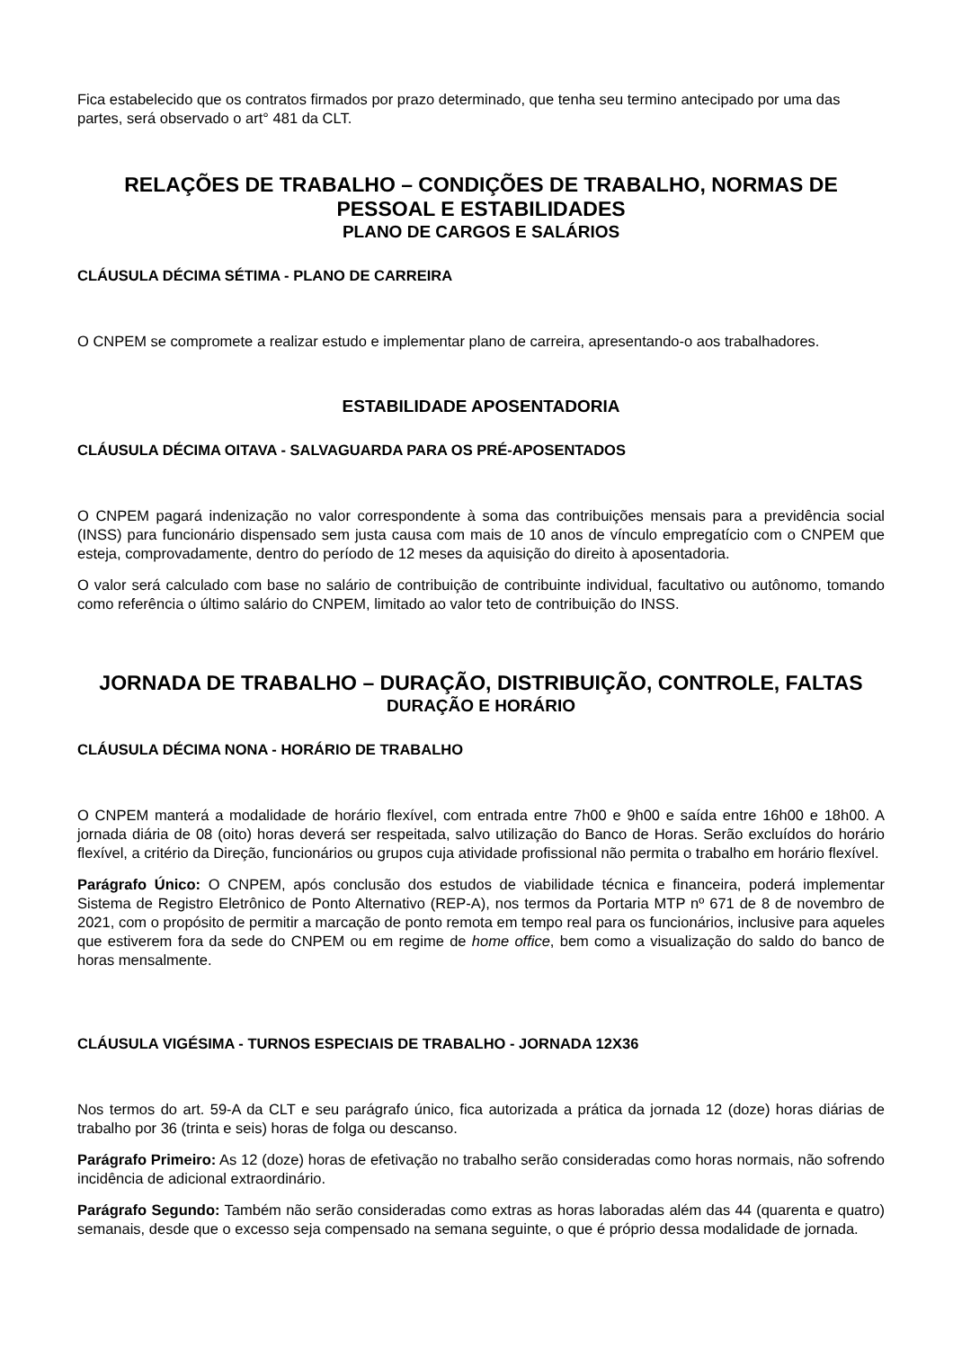Fica estabelecido que os contratos firmados por prazo determinado, que tenha seu termino antecipado por uma das partes, será observado o art° 481 da CLT.
RELAÇÕES DE TRABALHO – CONDIÇÕES DE TRABALHO, NORMAS DE PESSOAL E ESTABILIDADES
PLANO DE CARGOS E SALÁRIOS
CLÁUSULA DÉCIMA SÉTIMA - PLANO DE CARREIRA
O CNPEM se compromete a realizar estudo e implementar plano de carreira, apresentando-o aos trabalhadores.
ESTABILIDADE APOSENTADORIA
CLÁUSULA DÉCIMA OITAVA - SALVAGUARDA PARA OS PRÉ-APOSENTADOS
O CNPEM pagará indenização no valor correspondente à soma das contribuições mensais para a previdência social (INSS) para funcionário dispensado sem justa causa com mais de 10 anos de vínculo empregatício com o CNPEM que esteja, comprovadamente, dentro do período de 12 meses da aquisição do direito à aposentadoria.
O valor será calculado com base no salário de contribuição de contribuinte individual, facultativo ou autônomo, tomando como referência o último salário do CNPEM, limitado ao valor teto de contribuição do INSS.
JORNADA DE TRABALHO – DURAÇÃO, DISTRIBUIÇÃO, CONTROLE, FALTAS
DURAÇÃO E HORÁRIO
CLÁUSULA DÉCIMA NONA - HORÁRIO DE TRABALHO
O CNPEM manterá a modalidade de horário flexível, com entrada entre 7h00 e 9h00 e saída entre 16h00 e 18h00. A jornada diária de 08 (oito) horas deverá ser respeitada, salvo utilização do Banco de Horas. Serão excluídos do horário flexível, a critério da Direção, funcionários ou grupos cuja atividade profissional não permita o trabalho em horário flexível.
Parágrafo Único: O CNPEM, após conclusão dos estudos de viabilidade técnica e financeira, poderá implementar Sistema de Registro Eletrônico de Ponto Alternativo (REP-A), nos termos da Portaria MTP nº 671 de 8 de novembro de 2021, com o propósito de permitir a marcação de ponto remota em tempo real para os funcionários, inclusive para aqueles que estiverem fora da sede do CNPEM ou em regime de home office, bem como a visualização do saldo do banco de horas mensalmente.
CLÁUSULA VIGÉSIMA - TURNOS ESPECIAIS DE TRABALHO - JORNADA 12X36
Nos termos do art. 59-A da CLT e seu parágrafo único, fica autorizada a prática da jornada 12 (doze) horas diárias de trabalho por 36 (trinta e seis) horas de folga ou descanso.
Parágrafo Primeiro: As 12 (doze) horas de efetivação no trabalho serão consideradas como horas normais, não sofrendo incidência de adicional extraordinário.
Parágrafo Segundo: Também não serão consideradas como extras as horas laboradas além das 44 (quarenta e quatro) semanais, desde que o excesso seja compensado na semana seguinte, o que é próprio dessa modalidade de jornada.